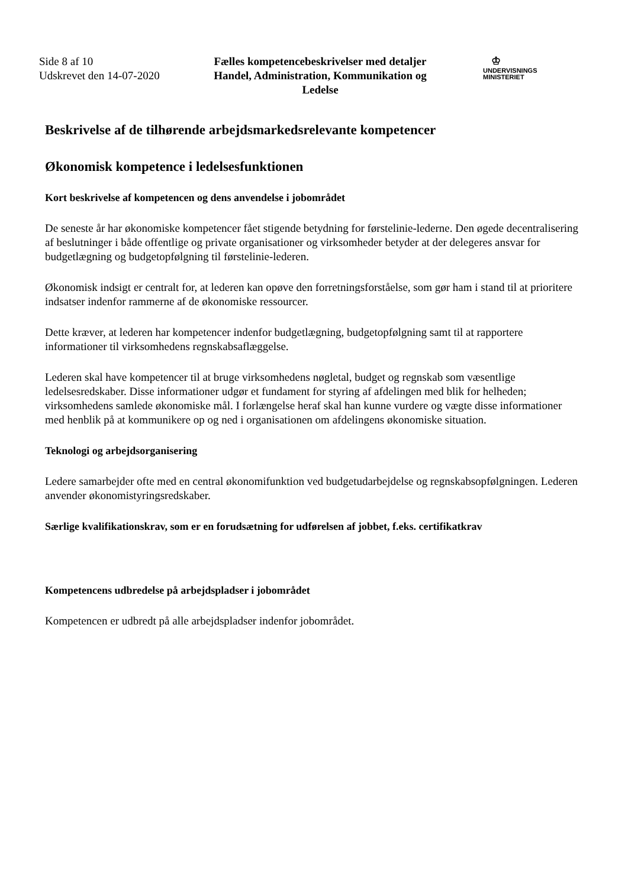Side 8 af 10
Udskrevet den 14-07-2020
Fælles kompetencebeskrivelser med detaljer Handel, Administration, Kommunikation og Ledelse
♔
UNDERVISNINGS
MINISTERIET
Beskrivelse af de tilhørende arbejdsmarkedsrelevante kompetencer
Økonomisk kompetence i ledelsesfunktionen
Kort beskrivelse af kompetencen og dens anvendelse i jobområdet
De seneste år har økonomiske kompetencer fået stigende betydning for førstelinie-lederne. Den øgede decentralisering af beslutninger i både offentlige og private organisationer og virksomheder betyder at der delegeres ansvar for budgetlægning og budgetopfølgning til førstelinie-lederen.
Økonomisk indsigt er centralt for, at lederen kan opøve den forretningsforståelse, som gør ham i stand til at prioritere indsatser indenfor rammerne af de økonomiske ressourcer.
Dette kræver, at lederen har kompetencer indenfor budgetlægning, budgetopfølgning samt til at rapportere informationer til virksomhedens regnskabsaflæggelse.
Lederen skal have kompetencer til at bruge virksomhedens nøgletal, budget og regnskab som væsentlige ledelsesredskaber. Disse informationer udgør et fundament for styring af afdelingen med blik for helheden; virksomhedens samlede økonomiske mål. I forlængelse heraf skal han kunne vurdere og vægte disse informationer med henblik på at kommunikere op og ned i organisationen om afdelingens økonomiske situation.
Teknologi og arbejdsorganisering
Ledere samarbejder ofte med en central økonomifunktion ved budgetudarbejdelse og regnskabsopfølgningen. Lederen anvender økonomistyringsredskaber.
Særlige kvalifikationskrav, som er en forudsætning for udførelsen af jobbet, f.eks. certifikatkrav
Kompetencens udbredelse på arbejdspladser i jobområdet
Kompetencen er udbredt på alle arbejdspladser indenfor jobområdet.